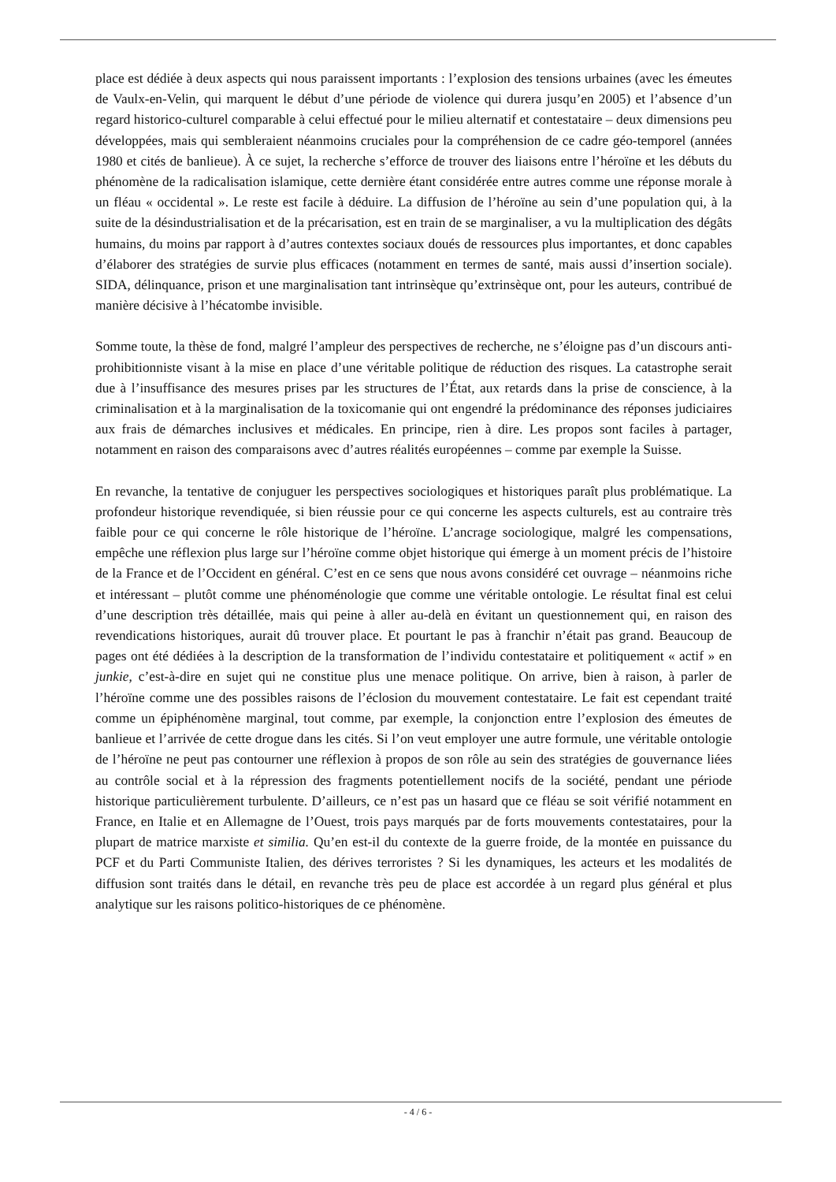place est dédiée à deux aspects qui nous paraissent importants : l’explosion des tensions urbaines (avec les émeutes de Vaulx-en-Velin, qui marquent le début d’une période de violence qui durera jusqu’en 2005) et l’absence d’un regard historico-culturel comparable à celui effectué pour le milieu alternatif et contestataire – deux dimensions peu développées, mais qui sembleraient néanmoins cruciales pour la compréhension de ce cadre géo-temporel (années 1980 et cités de banlieue). À ce sujet, la recherche s’efforce de trouver des liaisons entre l’héroïne et les débuts du phénomène de la radicalisation islamique, cette dernière étant considérée entre autres comme une réponse morale à un fléau « occidental ». Le reste est facile à déduire. La diffusion de l’héroïne au sein d’une population qui, à la suite de la désindustrialisation et de la précarisation, est en train de se marginaliser, a vu la multiplication des dégâts humains, du moins par rapport à d’autres contextes sociaux doués de ressources plus importantes, et donc capables d’élaborer des stratégies de survie plus efficaces (notamment en termes de santé, mais aussi d’insertion sociale). SIDA, délinquance, prison et une marginalisation tant intrinsèque qu’extrinsèque ont, pour les auteurs, contribué de manière décisive à l’hécatombe invisible.
Somme toute, la thèse de fond, malgré l’ampleur des perspectives de recherche, ne s’éloigne pas d’un discours anti-prohibitionniste visant à la mise en place d’une véritable politique de réduction des risques. La catastrophe serait due à l’insuffisance des mesures prises par les structures de l’État, aux retards dans la prise de conscience, à la criminalisation et à la marginalisation de la toxicomanie qui ont engendré la prédominance des réponses judiciaires aux frais de démarches inclusives et médicales. En principe, rien à dire. Les propos sont faciles à partager, notamment en raison des comparaisons avec d’autres réalités européennes – comme par exemple la Suisse.
En revanche, la tentative de conjuguer les perspectives sociologiques et historiques paraît plus problématique. La profondeur historique revendiquée, si bien réussie pour ce qui concerne les aspects culturels, est au contraire très faible pour ce qui concerne le rôle historique de l’héroïne. L’ancrage sociologique, malgré les compensations, empêche une réflexion plus large sur l’héroïne comme objet historique qui émerge à un moment précis de l’histoire de la France et de l’Occident en général. C’est en ce sens que nous avons considéré cet ouvrage – néanmoins riche et intéressant – plutôt comme une phénoménologie que comme une véritable ontologie. Le résultat final est celui d’une description très détaillée, mais qui peine à aller au-delà en évitant un questionnement qui, en raison des revendications historiques, aurait dû trouver place. Et pourtant le pas à franchir n’était pas grand. Beaucoup de pages ont été dédiées à la description de la transformation de l’individu contestataire et politiquement « actif » en junkie, c’est-à-dire en sujet qui ne constitue plus une menace politique. On arrive, bien à raison, à parler de l’héroïne comme une des possibles raisons de l’éclosion du mouvement contestataire. Le fait est cependant traité comme un épiphénomène marginal, tout comme, par exemple, la conjonction entre l’explosion des émeutes de banlieue et l’arrivée de cette drogue dans les cités. Si l’on veut employer une autre formule, une véritable ontologie de l’héroïne ne peut pas contourner une réflexion à propos de son rôle au sein des stratégies de gouvernance liées au contrôle social et à la répression des fragments potentiellement nocifs de la société, pendant une période historique particulièrement turbulente. D’ailleurs, ce n’est pas un hasard que ce fléau se soit vérifié notamment en France, en Italie et en Allemagne de l’Ouest, trois pays marqués par de forts mouvements contestataires, pour la plupart de matrice marxiste et similia. Qu’en est-il du contexte de la guerre froide, de la montée en puissance du PCF et du Parti Communiste Italien, des dérives terroristes ? Si les dynamiques, les acteurs et les modalités de diffusion sont traités dans le détail, en revanche très peu de place est accordée à un regard plus général et plus analytique sur les raisons politico-historiques de ce phénomène.
- 4 / 6 -